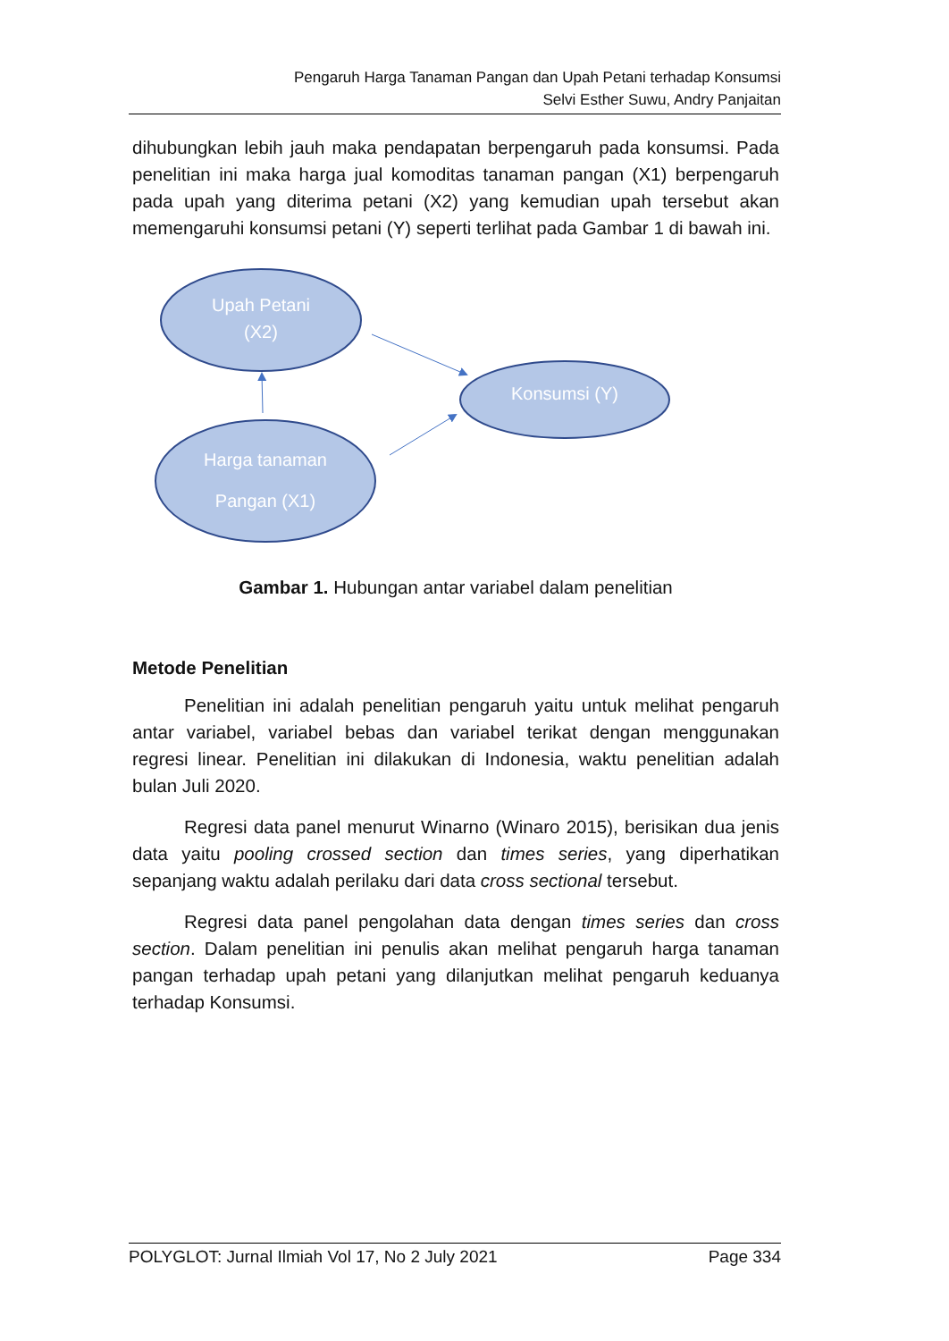Pengaruh Harga Tanaman Pangan dan Upah Petani terhadap Konsumsi
Selvi Esther Suwu, Andry Panjaitan
dihubungkan lebih jauh maka pendapatan berpengaruh pada konsumsi. Pada penelitian ini maka harga jual komoditas tanaman pangan (X1) berpengaruh pada upah yang diterima petani (X2) yang kemudian upah tersebut akan memengaruhi konsumsi petani (Y) seperti terlihat pada Gambar 1 di bawah ini.
Upah Petani
(X2)
Konsumsi (Y)
Harga tanaman
Pangan (X1)
Gambar 1. Hubungan antar variabel dalam penelitian
Metode Penelitian
Penelitian ini adalah penelitian pengaruh yaitu untuk melihat pengaruh antar variabel, variabel bebas dan variabel terikat dengan menggunakan regresi linear. Penelitian ini dilakukan di Indonesia, waktu penelitian adalah bulan Juli 2020.
Regresi data panel menurut Winarno (Winaro 2015), berisikan dua jenis data yaitu pooling crossed section dan times series, yang diperhatikan sepanjang waktu adalah perilaku dari data cross sectional tersebut.
Regresi data panel pengolahan data dengan times series dan cross section. Dalam penelitian ini penulis akan melihat pengaruh harga tanaman pangan terhadap upah petani yang dilanjutkan melihat pengaruh keduanya terhadap Konsumsi.
POLYGLOT: Jurnal Ilmiah Vol 17, No 2 July 2021 Page 334